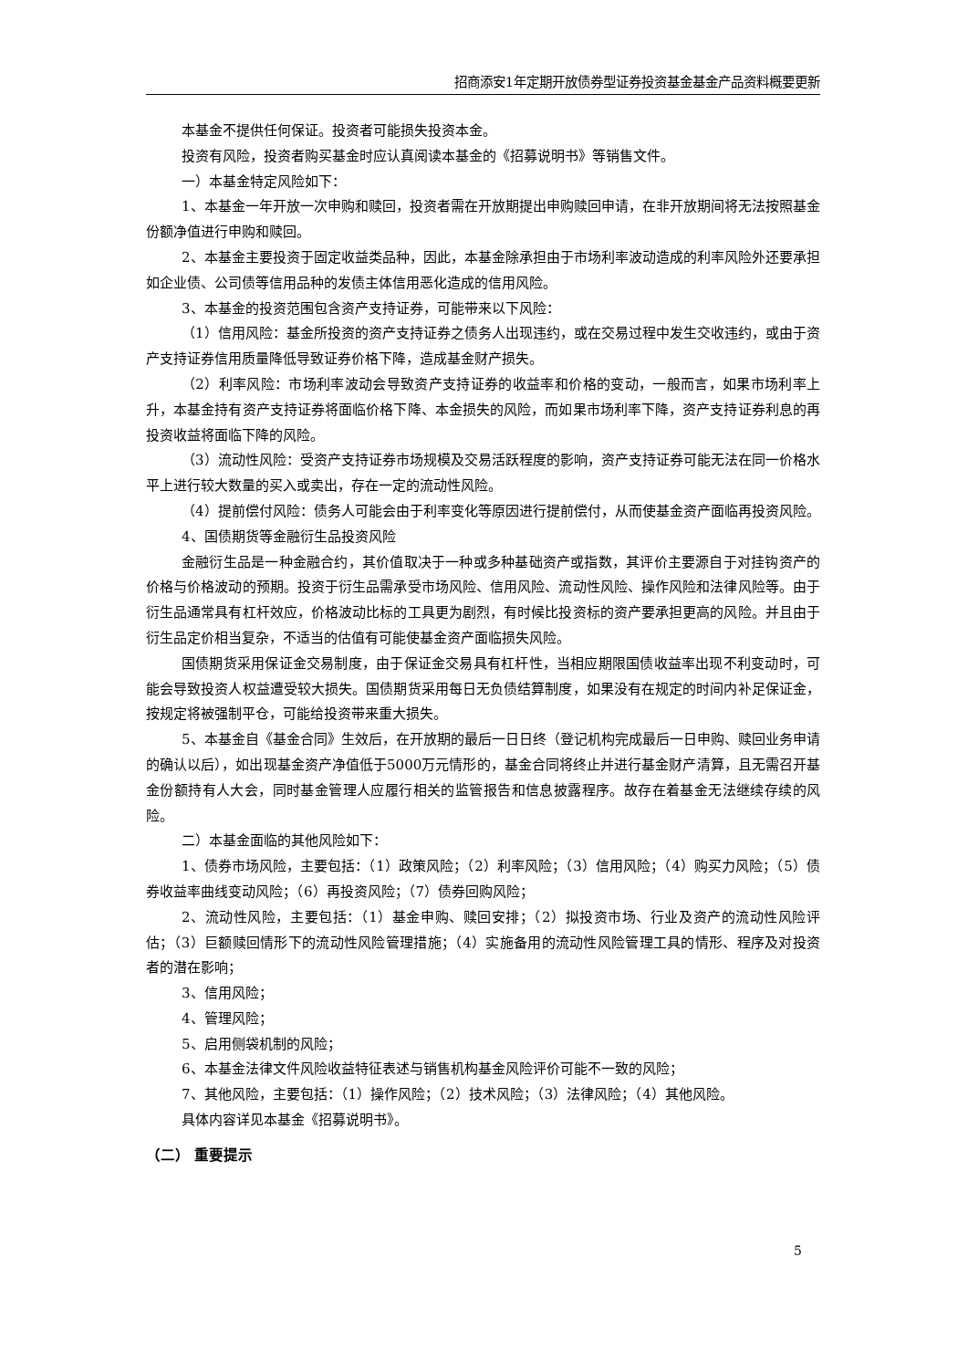招商添安1年定期开放债券型证券投资基金基金产品资料概要更新
本基金不提供任何保证。投资者可能损失投资本金。
投资有风险，投资者购买基金时应认真阅读本基金的《招募说明书》等销售文件。
一）本基金特定风险如下：
1、本基金一年开放一次申购和赎回，投资者需在开放期提出申购赎回申请，在非开放期间将无法按照基金份额净值进行申购和赎回。
2、本基金主要投资于固定收益类品种，因此，本基金除承担由于市场利率波动造成的利率风险外还要承担如企业债、公司债等信用品种的发债主体信用恶化造成的信用风险。
3、本基金的投资范围包含资产支持证券，可能带来以下风险：
（1）信用风险：基金所投资的资产支持证券之债务人出现违约，或在交易过程中发生交收违约，或由于资产支持证券信用质量降低导致证券价格下降，造成基金财产损失。
（2）利率风险：市场利率波动会导致资产支持证券的收益率和价格的变动，一般而言，如果市场利率上升，本基金持有资产支持证券将面临价格下降、本金损失的风险，而如果市场利率下降，资产支持证券利息的再投资收益将面临下降的风险。
（3）流动性风险：受资产支持证券市场规模及交易活跃程度的影响，资产支持证券可能无法在同一价格水平上进行较大数量的买入或卖出，存在一定的流动性风险。
（4）提前偿付风险：债务人可能会由于利率变化等原因进行提前偿付，从而使基金资产面临再投资风险。
4、国债期货等金融衍生品投资风险
金融衍生品是一种金融合约，其价值取决于一种或多种基础资产或指数，其评价主要源自于对挂钩资产的价格与价格波动的预期。投资于衍生品需承受市场风险、信用风险、流动性风险、操作风险和法律风险等。由于衍生品通常具有杠杆效应，价格波动比标的工具更为剧烈，有时候比投资标的资产要承担更高的风险。并且由于衍生品定价相当复杂，不适当的估值有可能使基金资产面临损失风险。
国债期货采用保证金交易制度，由于保证金交易具有杠杆性，当相应期限国债收益率出现不利变动时，可能会导致投资人权益遭受较大损失。国债期货采用每日无负债结算制度，如果没有在规定的时间内补足保证金，按规定将被强制平仓，可能给投资带来重大损失。
5、本基金自《基金合同》生效后，在开放期的最后一日日终（登记机构完成最后一日申购、赎回业务申请的确认以后），如出现基金资产净值低于5000万元情形的，基金合同将终止并进行基金财产清算，且无需召开基金份额持有人大会，同时基金管理人应履行相关的监管报告和信息披露程序。故存在着基金无法继续存续的风险。
二）本基金面临的其他风险如下：
1、债券市场风险，主要包括：（1）政策风险；（2）利率风险；（3）信用风险；（4）购买力风险；（5）债券收益率曲线变动风险；（6）再投资风险；（7）债券回购风险；
2、流动性风险，主要包括：（1）基金申购、赎回安排；（2）拟投资市场、行业及资产的流动性风险评估；（3）巨额赎回情形下的流动性风险管理措施；（4）实施备用的流动性风险管理工具的情形、程序及对投资者的潜在影响；
3、信用风险；
4、管理风险；
5、启用侧袋机制的风险；
6、本基金法律文件风险收益特征表述与销售机构基金风险评价可能不一致的风险；
7、其他风险，主要包括：（1）操作风险；（2）技术风险；（3）法律风险；（4）其他风险。
具体内容详见本基金《招募说明书》。
（二） 重要提示
5